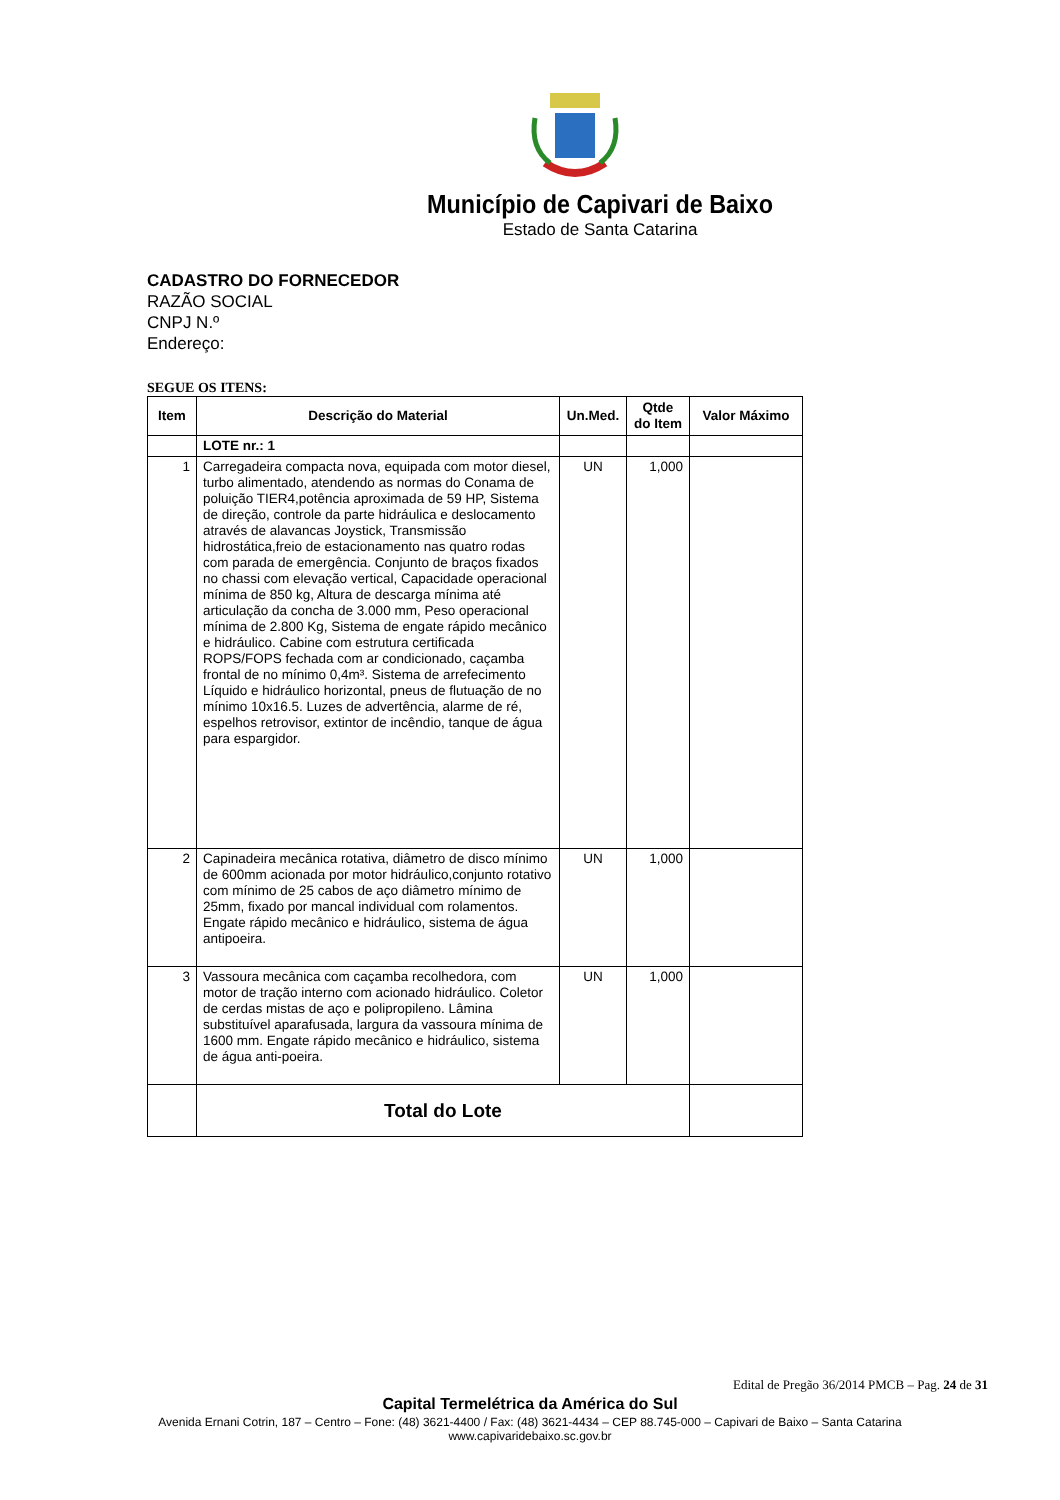Município de Capivari de Baixo
Estado de Santa Catarina
CADASTRO DO FORNECEDOR
RAZÃO SOCIAL
CNPJ N.º
Endereço:
SEGUE OS ITENS:
| Item | Descrição do Material | Un.Med. | Qtde do Item | Valor Máximo |
| --- | --- | --- | --- | --- |
| | LOTE nr.: 1 | | | |
| 1 | Carregadeira compacta nova, equipada com motor diesel, turbo alimentado, atendendo as normas do Conama de poluição TIER4,potência aproximada de 59 HP, Sistema de direção, controle da parte hidráulica e deslocamento através de alavancas Joystick, Transmissão hidrostática,freio de estacionamento nas quatro rodas com parada de emergência. Conjunto de braços fixados no chassi com elevação vertical, Capacidade operacional mínima de 850 kg, Altura de descarga mínima até articulação da concha de 3.000 mm, Peso operacional mínima de 2.800 Kg, Sistema de engate rápido mecânico e hidráulico. Cabine com estrutura certificada ROPS/FOPS fechada com ar condicionado, caçamba frontal de no mínimo 0,4m³. Sistema de arrefecimento Líquido e hidráulico horizontal, pneus de flutuação de no mínimo 10x16.5. Luzes de advertência, alarme de ré, espelhos retrovisor, extintor de incêndio, tanque de água para espargidor. | UN | 1,000 | |
| 2 | Capinadeira mecânica rotativa, diâmetro de disco mínimo de 600mm acionada por motor hidráulico,conjunto rotativo com mínimo de 25 cabos de aço diâmetro mínimo de 25mm, fixado por mancal individual com rolamentos. Engate rápido mecânico e hidráulico, sistema de água antipoeira. | UN | 1,000 | |
| 3 | Vassoura mecânica com caçamba recolhedora, com motor de tração interno com acionado hidráulico. Coletor de cerdas mistas de aço e polipropileno. Lâmina substituível aparafusada, largura da vassoura mínima de 1600 mm. Engate rápido mecânico e hidráulico, sistema de água anti-poeira. | UN | 1,000 | |
| | Total do Lote | | | |
Edital de Pregão 36/2014 PMCB – Pag. 24 de 31
Capital Termelétrica da América do Sul
Avenida Ernani Cotrin, 187 – Centro – Fone: (48) 3621-4400 / Fax: (48) 3621-4434 – CEP 88.745-000 – Capivari de Baixo – Santa Catarina
www.capivaridebaixo.sc.gov.br